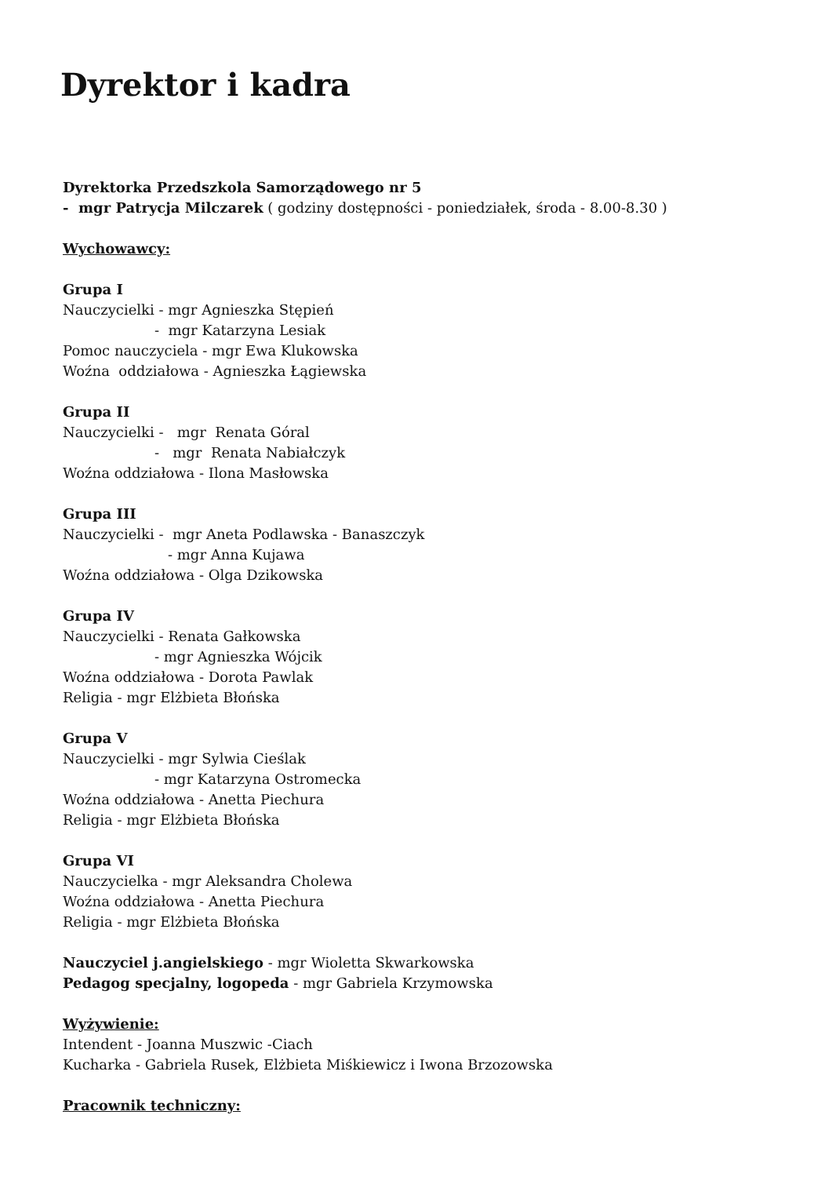Dyrektor i kadra
Dyrektorka Przedszkola Samorządowego nr 5
- mgr Patrycja Milczarek ( godziny dostępności - poniedziałek, środa - 8.00-8.30 )
Wychowawcy:
Grupa I
Nauczycielki - mgr Agnieszka Stępień
- mgr Katarzyna Lesiak
Pomoc nauczyciela - mgr Ewa Klukowska
Woźna oddziałowa - Agnieszka Łągiewska
Grupa II
Nauczycielki - mgr Renata Góral
- mgr Renata Nabiałczyk
Woźna oddziałowa - Ilona Masłowska
Grupa III
Nauczycielki - mgr Aneta Podlawska - Banaszczyk
- mgr Anna Kujawa
Woźna oddziałowa - Olga Dzikowska
Grupa IV
Nauczycielki - Renata Gałkowska
- mgr Agnieszka Wójcik
Woźna oddziałowa - Dorota Pawlak
Religia - mgr Elżbieta Błońska
Grupa V
Nauczycielki - mgr Sylwia Cieślak
- mgr Katarzyna Ostromecka
Woźna oddziałowa - Anetta Piechura
Religia - mgr Elżbieta Błońska
Grupa VI
Nauczycielka - mgr Aleksandra Cholewa
Woźna oddziałowa - Anetta Piechura
Religia - mgr Elżbieta Błońska
Nauczyciel j.angielskiego - mgr Wioletta Skwarkowska
Pedagog specjalny, logopeda - mgr Gabriela Krzymowska
Wyżywienie:
Intendent - Joanna Muszwic -Ciach
Kucharka - Gabriela Rusek, Elżbieta Miśkiewicz i Iwona Brzozowska
Pracownik techniczny: